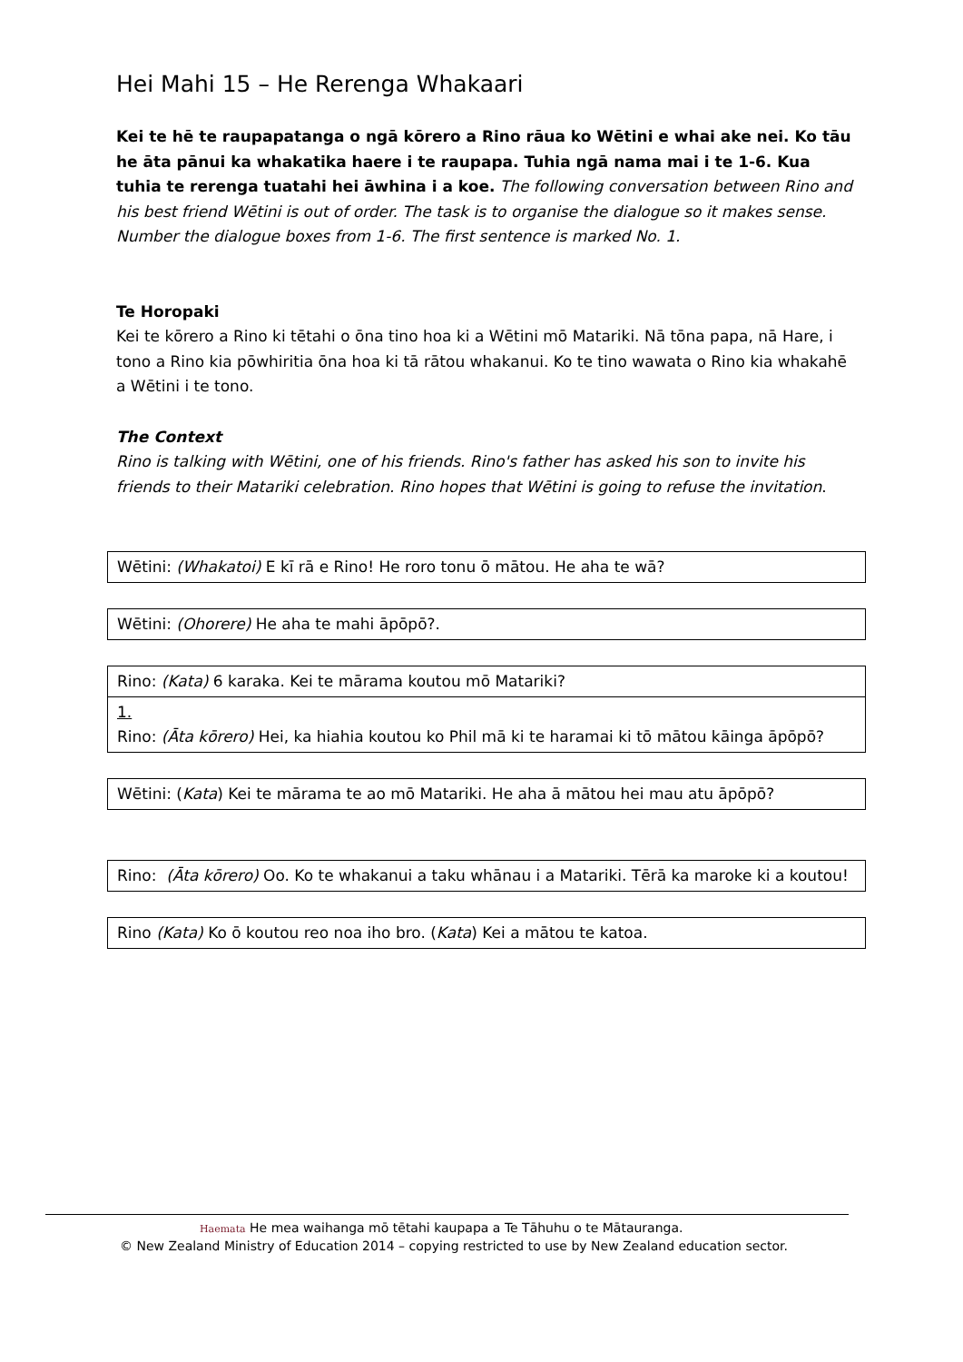Hei Mahi 15 – He Rerenga Whakaari
Kei te hē te raupapatanga o ngā kōrero a Rino rāua ko Wētini e whai ake nei. Ko tāu he āta pānui ka whakatika haere i te raupapa. Tuhia ngā nama mai i te 1-6. Kua tuhia te rerenga tuatahi hei āwhina i a koe. The following conversation between Rino and his best friend Wētini is out of order. The task is to organise the dialogue so it makes sense. Number the dialogue boxes from 1-6. The first sentence is marked No. 1.
Te Horopaki
Kei te kōrero a Rino ki tētahi o ōna tino hoa ki a Wētini mō Matariki. Nā tōna papa, nā Hare, i tono a Rino kia pōwhiritia ōna hoa ki tā rātou whakanui. Ko te tino wawata o Rino kia whakahē a Wētini i te tono.
The Context
Rino is talking with Wētini, one of his friends. Rino's father has asked his son to invite his friends to their Matariki celebration. Rino hopes that Wētini is going to refuse the invitation.
Wētini: (Whakatoi) E kī rā e Rino! He roro tonu ō mātou. He aha te wā?
Wētini: (Ohorere) He aha te mahi āpōpō?.
Rino: (Kata) 6 karaka. Kei te mārama koutou mō Matariki?
1.
Rino: (Āta kōrero) Hei, ka hiahia koutou ko Phil mā ki te haramai ki tō mātou kāinga āpōpō?
Wētini: (Kata) Kei te mārama te ao mō Matariki. He aha ā mātou hei mau atu āpōpō?
Rino: (Āta kōrero) Oo. Ko te whakanui a taku whānau i a Matariki. Tērā ka maroke ki a koutou!
Rino (Kata) Ko ō koutou reo noa iho bro. (Kata) Kei a mātou te katoa.
Haemata He mea waihanga mō tētahi kaupapa a Te Tāhuhu o te Mātauranga.
© New Zealand Ministry of Education 2014 – copying restricted to use by New Zealand education sector.